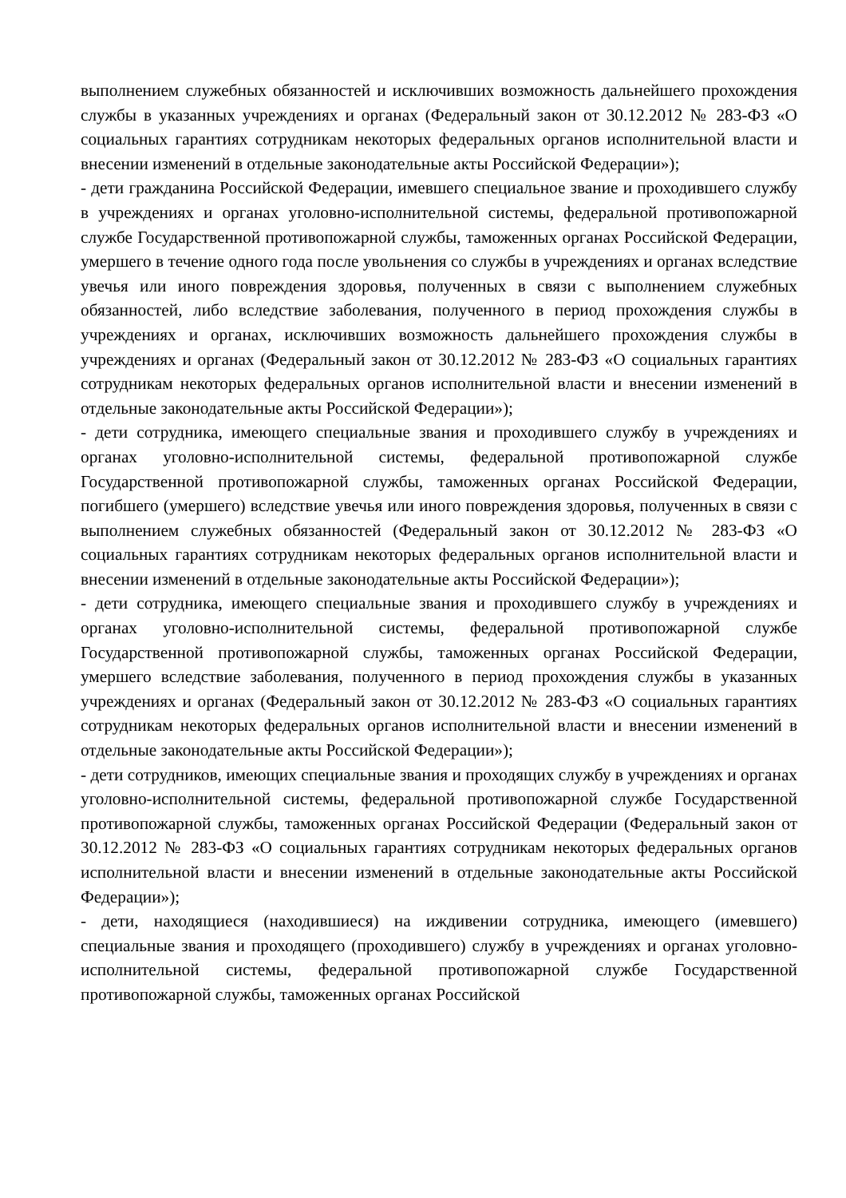выполнением служебных обязанностей и исключивших возможность дальнейшего прохождения службы в указанных учреждениях и органах (Федеральный закон от 30.12.2012 № 283-ФЗ «О социальных гарантиях сотрудникам некоторых федеральных органов исполнительной власти и внесении изменений в отдельные законодательные акты Российской Федерации»);
- дети гражданина Российской Федерации, имевшего специальное звание и проходившего службу в учреждениях и органах уголовно-исполнительной системы, федеральной противопожарной службе Государственной противопожарной службы, таможенных органах Российской Федерации, умершего в течение одного года после увольнения со службы в учреждениях и органах вследствие увечья или иного повреждения здоровья, полученных в связи с выполнением служебных обязанностей, либо вследствие заболевания, полученного в период прохождения службы в учреждениях и органах, исключивших возможность дальнейшего прохождения службы в учреждениях и органах (Федеральный закон от 30.12.2012 № 283-ФЗ «О социальных гарантиях сотрудникам некоторых федеральных органов исполнительной власти и внесении изменений в отдельные законодательные акты Российской Федерации»);
- дети сотрудника, имеющего специальные звания и проходившего службу в учреждениях и органах уголовно-исполнительной системы, федеральной противопожарной службе Государственной противопожарной службы, таможенных органах Российской Федерации, погибшего (умершего) вследствие увечья или иного повреждения здоровья, полученных в связи с выполнением служебных обязанностей (Федеральный закон от 30.12.2012 № 283-ФЗ «О социальных гарантиях сотрудникам некоторых федеральных органов исполнительной власти и внесении изменений в отдельные законодательные акты Российской Федерации»);
- дети сотрудника, имеющего специальные звания и проходившего службу в учреждениях и органах уголовно-исполнительной системы, федеральной противопожарной службе Государственной противопожарной службы, таможенных органах Российской Федерации, умершего вследствие заболевания, полученного в период прохождения службы в указанных учреждениях и органах (Федеральный закон от 30.12.2012 № 283-ФЗ «О социальных гарантиях сотрудникам некоторых федеральных органов исполнительной власти и внесении изменений в отдельные законодательные акты Российской Федерации»);
- дети сотрудников, имеющих специальные звания и проходящих службу в учреждениях и органах уголовно-исполнительной системы, федеральной противопожарной службе Государственной противопожарной службы, таможенных органах Российской Федерации (Федеральный закон от 30.12.2012 № 283-ФЗ «О социальных гарантиях сотрудникам некоторых федеральных органов исполнительной власти и внесении изменений в отдельные законодательные акты Российской Федерации»);
- дети, находящиеся (находившиеся) на иждивении сотрудника, имеющего (имевшего) специальные звания и проходящего (проходившего) службу в учреждениях и органах уголовно-исполнительной системы, федеральной противопожарной службе Государственной противопожарной службы, таможенных органах Российской